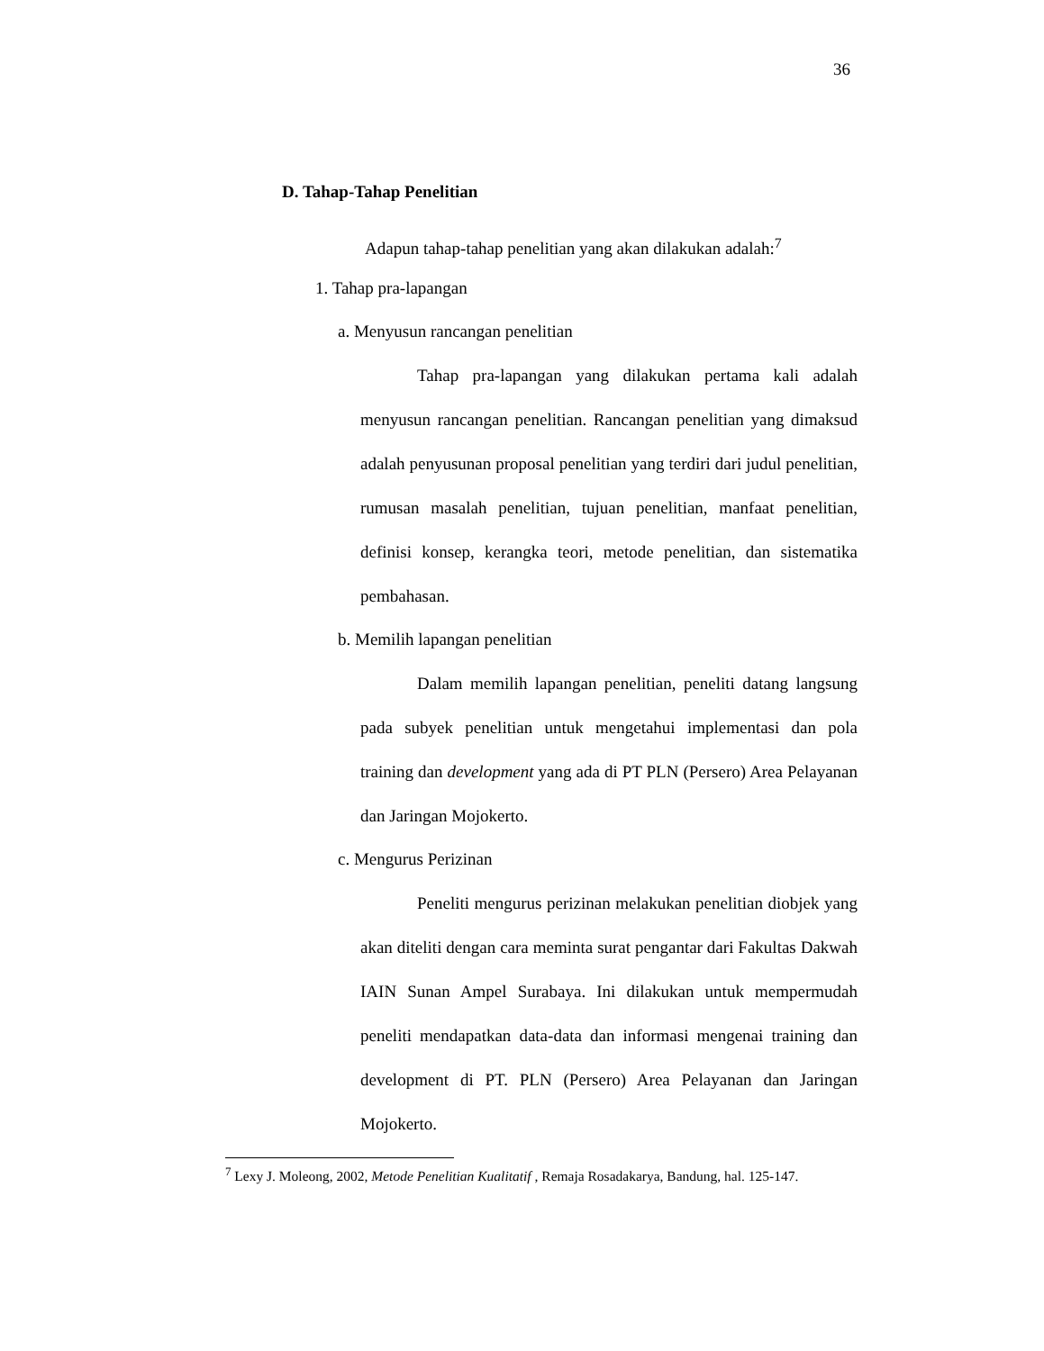36
D. Tahap-Tahap Penelitian
Adapun tahap-tahap penelitian yang akan dilakukan adalah:<sup>7</sup>
1. Tahap pra-lapangan
a. Menyusun rancangan penelitian
Tahap pra-lapangan yang dilakukan pertama kali adalah menyusun rancangan penelitian. Rancangan penelitian yang dimaksud adalah penyusunan proposal penelitian yang terdiri dari judul penelitian, rumusan masalah penelitian, tujuan penelitian, manfaat penelitian, definisi konsep, kerangka teori, metode penelitian, dan sistematika pembahasan.
b. Memilih lapangan penelitian
Dalam memilih lapangan penelitian, peneliti datang langsung pada subyek penelitian untuk mengetahui implementasi dan pola training dan development yang ada di PT PLN (Persero) Area Pelayanan dan Jaringan Mojokerto.
c. Mengurus Perizinan
Peneliti mengurus perizinan melakukan penelitian diobjek yang akan diteliti dengan cara meminta surat pengantar dari Fakultas Dakwah IAIN Sunan Ampel Surabaya. Ini dilakukan untuk mempermudah peneliti mendapatkan data-data dan informasi mengenai training dan development di PT. PLN (Persero) Area Pelayanan dan Jaringan Mojokerto.
<sup>7</sup> Lexy J. Moleong, 2002, Metode Penelitian Kualitatif , Remaja Rosadakarya, Bandung, hal. 125-147.